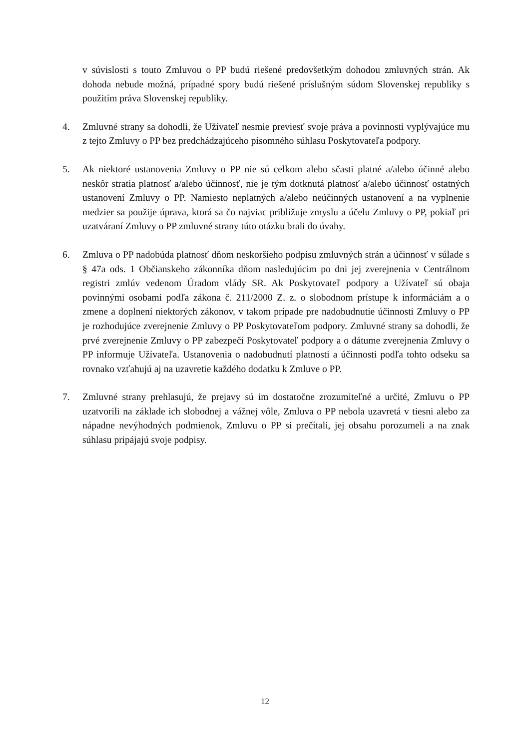v súvislosti s touto Zmluvou o PP budú riešené predovšetkým dohodou zmluvných strán. Ak dohoda nebude možná, prípadné spory budú riešené príslušným súdom Slovenskej republiky s použitím práva Slovenskej republiky.
4. Zmluvné strany sa dohodli, že Užívateľ nesmie previesť svoje práva a povinnosti vyplývajúce mu z tejto Zmluvy o PP bez predchádzajúceho písomného súhlasu Poskytovateľa podpory.
5. Ak niektoré ustanovenia Zmluvy o PP nie sú celkom alebo sčasti platné a/alebo účinné alebo neskôr stratia platnosť a/alebo účinnosť, nie je tým dotknutá platnosť a/alebo účinnosť ostatných ustanovení Zmluvy o PP. Namiesto neplatných a/alebo neúčinných ustanovení a na vyplnenie medzier sa použije úprava, ktorá sa čo najviac približuje zmyslu a účelu Zmluvy o PP, pokiaľ pri uzatváraní Zmluvy o PP zmluvné strany túto otázku brali do úvahy.
6. Zmluva o PP nadobúda platnosť dňom neskoršieho podpisu zmluvných strán a účinnosť v súlade s § 47a ods. 1 Občianskeho zákonníka dňom nasledujúcim po dni jej zverejnenia v Centrálnom registri zmlúv vedenom Úradom vlády SR. Ak Poskytovateľ podpory a Užívateľ sú obaja povinnými osobami podľa zákona č. 211/2000 Z. z. o slobodnom prístupe k informáciám a o zmene a doplnení niektorých zákonov, v takom prípade pre nadobudnutie účinnosti Zmluvy o PP je rozhodujúce zverejnenie Zmluvy o PP Poskytovateľom podpory. Zmluvné strany sa dohodli, že prvé zverejnenie Zmluvy o PP zabezpečí Poskytovateľ podpory a o dátume zverejnenia Zmluvy o PP informuje Užívateľa. Ustanovenia o nadobudnutí platnosti a účinnosti podľa tohto odseku sa rovnako vzťahujú aj na uzavretie každého dodatku k Zmluve o PP.
7. Zmluvné strany prehlasujú, že prejavy sú im dostatočne zrozumiteľné a určité, Zmluvu o PP uzatvorili na základe ich slobodnej a vážnej vôle, Zmluva o PP nebola uzavretá v tiesni alebo za nápadne nevýhodných podmienok, Zmluvu o PP si prečítali, jej obsahu porozumeli a na znak súhlasu pripájajú svoje podpisy.
12